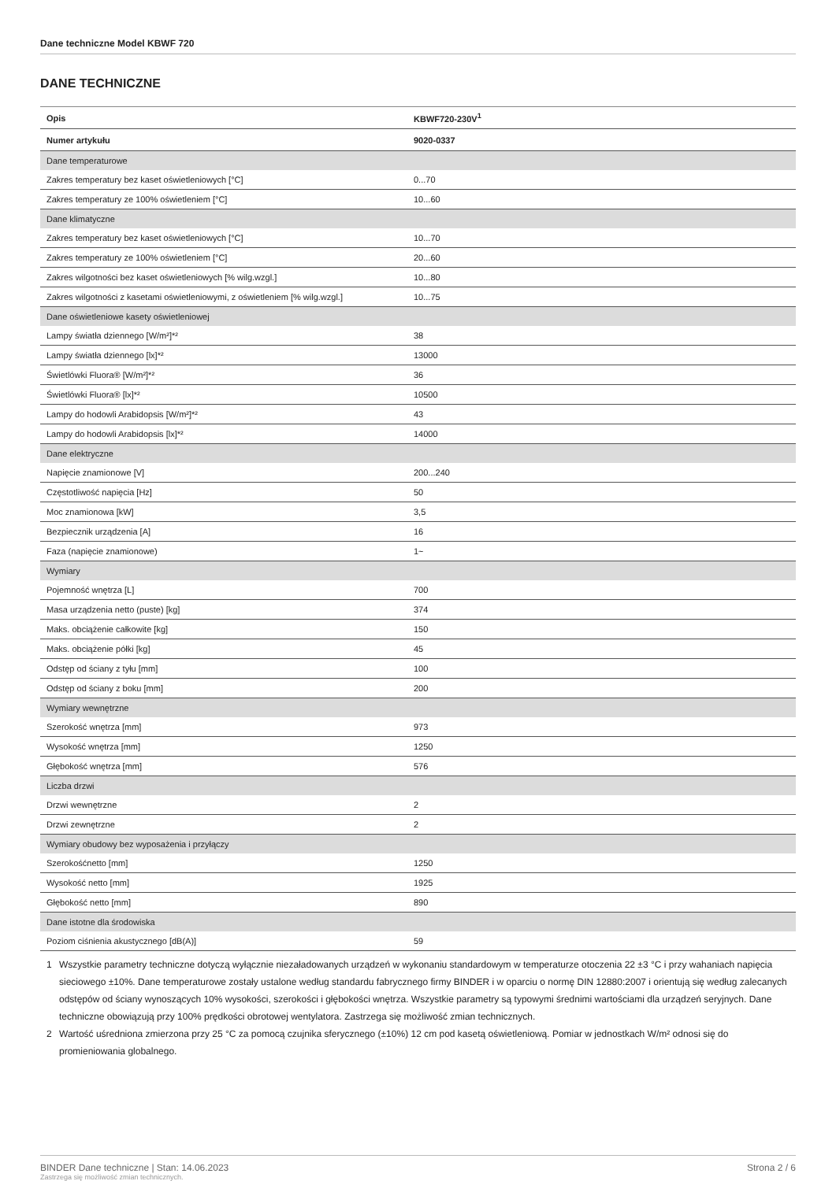Dane techniczne Model KBWF 720
DANE TECHNICZNE
| Opis | KBWF720-230V<sup>1</sup> |
| --- | --- |
| Numer artykułu | 9020-0337 |
| Dane temperaturowe | |
| Zakres temperatury bez kaset oświetleniowych [°C] | 0...70 |
| Zakres temperatury ze 100% oświetleniem [°C] | 10...60 |
| Dane klimatyczne | |
| Zakres temperatury bez kaset oświetleniowych [°C] | 10...70 |
| Zakres temperatury ze 100% oświetleniem [°C] | 20...60 |
| Zakres wilgotności bez kaset oświetleniowych [% wilg.wzgl.] | 10...80 |
| Zakres wilgotności z kasetami oświetleniowymi, z oświetleniem [% wilg.wzgl.] | 10...75 |
| Dane oświetleniowe kasety oświetleniowej | |
| Lampy światła dziennego [W/m²]*² | 38 |
| Lampy światła dziennego [lx]*² | 13000 |
| Świetlówki Fluora® [W/m²]*² | 36 |
| Świetlówki Fluora® [lx]*² | 10500 |
| Lampy do hodowli Arabidopsis [W/m²]*² | 43 |
| Lampy do hodowli Arabidopsis [lx]*² | 14000 |
| Dane elektryczne | |
| Napięcie znamionowe [V] | 200...240 |
| Częstotliwość napięcia [Hz] | 50 |
| Moc znamionowa [kW] | 3,5 |
| Bezpiecznik urządzenia [A] | 16 |
| Faza (napięcie znamionowe) | 1~ |
| Wymiary | |
| Pojemność wnętrza [L] | 700 |
| Masa urządzenia netto (puste) [kg] | 374 |
| Maks. obciążenie całkowite [kg] | 150 |
| Maks. obciążenie półki [kg] | 45 |
| Odstęp od ściany z tyłu [mm] | 100 |
| Odstęp od ściany z boku [mm] | 200 |
| Wymiary wewnętrzne | |
| Szerokość wnętrza [mm] | 973 |
| Wysokość wnętrza [mm] | 1250 |
| Głębokość wnętrza [mm] | 576 |
| Liczba drzwi | |
| Drzwi wewnętrzne | 2 |
| Drzwi zewnętrzne | 2 |
| Wymiary obudowy bez wyposażenia i przyłączy | |
| Szerokośćnetto [mm] | 1250 |
| Wysokość netto [mm] | 1925 |
| Głębokość netto [mm] | 890 |
| Dane istotne dla środowiska | |
| Poziom ciśnienia akustycznego [dB(A)] | 59 |
1 Wszystkie parametry techniczne dotyczą wyłącznie niezaładowanych urządzeń w wykonaniu standardowym w temperaturze otoczenia 22 ±3 °C i przy wahaniach napięcia sieciowego ±10%. Dane temperaturowe zostały ustalone według standardu fabrycznego firmy BINDER i w oparciu o normę DIN 12880:2007 i orientują się według zalecanych odstępów od ściany wynoszących 10% wysokości, szerokości i głębokości wnętrza. Wszystkie parametry są typowymi średnimi wartościami dla urządzeń seryjnych. Dane techniczne obowiązują przy 100% prędkości obrotowej wentylatora. Zastrzega się możliwość zmian technicznych.
2 Wartość uśredniona zmierzona przy 25 °C za pomocą czujnika sferycznego (±10%) 12 cm pod kasetą oświetleniową. Pomiar w jednostkach W/m² odnosi się do promieniowania globalnego.
BINDER Dane techniczne | Stan: 14.06.2023
Zastrzega się możliwość zmian technicznych.
Strona 2 / 6